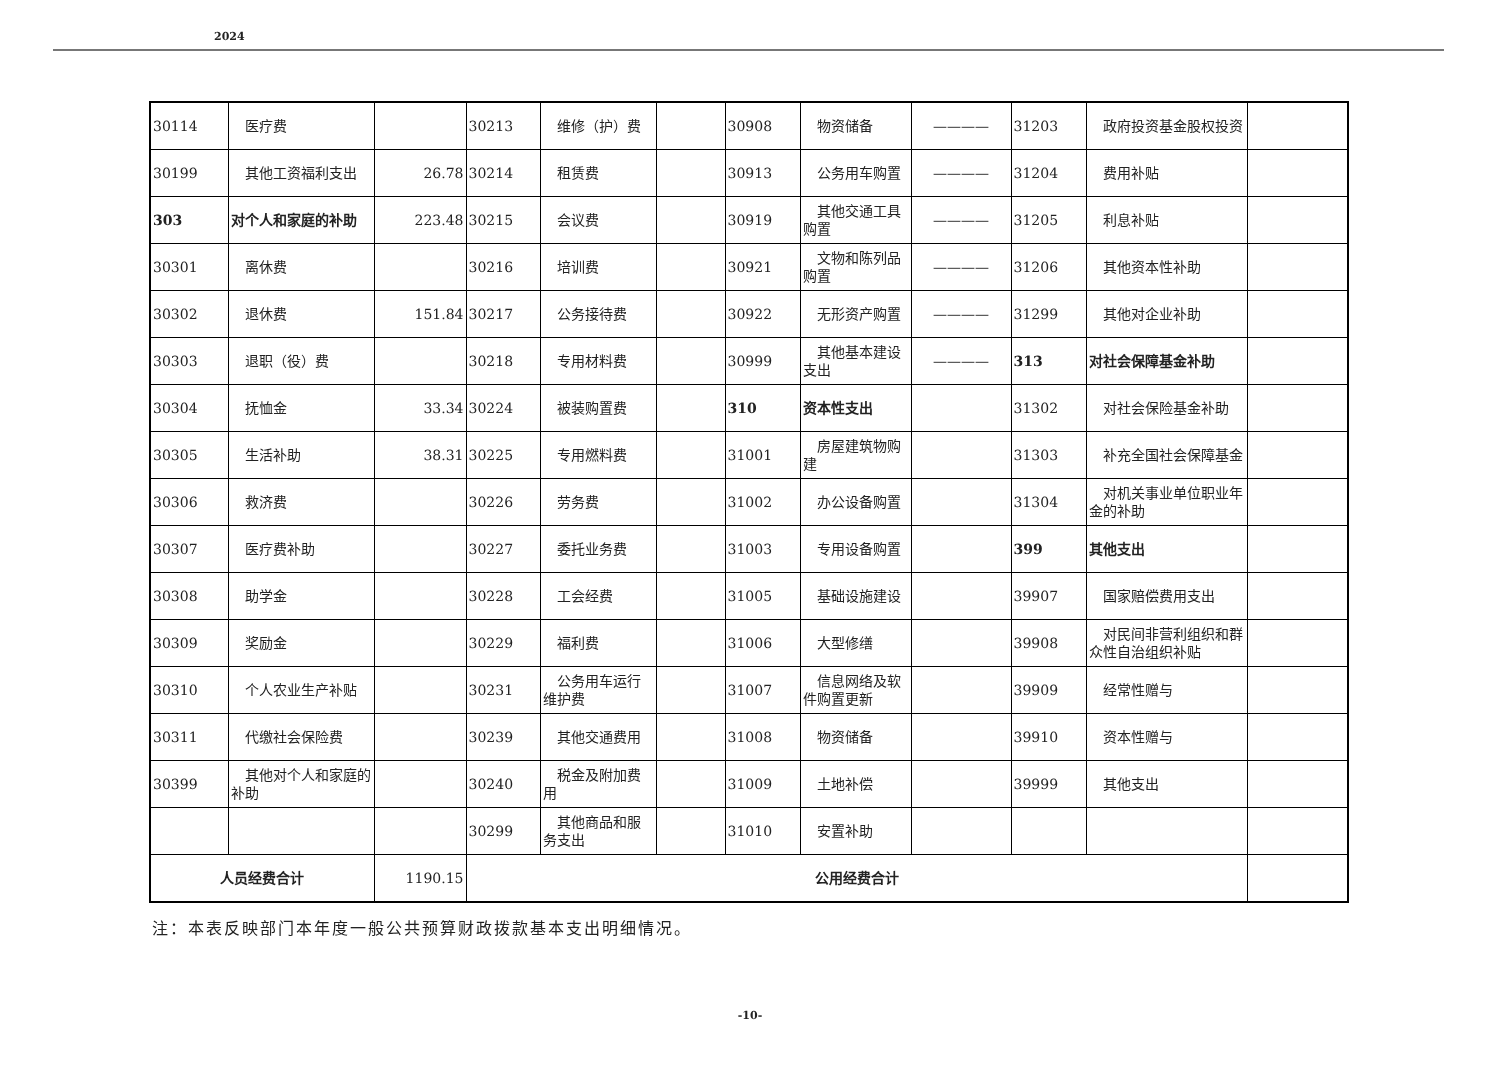2024
| 30114 | 医疗费 | | 30213 | 维修（护）费 | | 30908 | 物资储备 | ———— | 31203 | 政府投资基金股权投资 | |
| 30199 | 其他工资福利支出 | 26.78 | 30214 | 租赁费 | | 30913 | 公务用车购置 | ———— | 31204 | 费用补贴 | |
| 303 | 对个人和家庭的补助 | 223.48 | 30215 | 会议费 | | 30919 | 其他交通工具购置 | ———— | 31205 | 利息补贴 | |
| 30301 | 离休费 | | 30216 | 培训费 | | 30921 | 文物和陈列品购置 | ———— | 31206 | 其他资本性补助 | |
| 30302 | 退休费 | 151.84 | 30217 | 公务接待费 | | 30922 | 无形资产购置 | ———— | 31299 | 其他对企业补助 | |
| 30303 | 退职（役）费 | | 30218 | 专用材料费 | | 30999 | 其他基本建设支出 | ———— | 313 | 对社会保障基金补助 | |
| 30304 | 抚恤金 | 33.34 | 30224 | 被装购置费 | | 310 | 资本性支出 | | 31302 | 对社会保险基金补助 | |
| 30305 | 生活补助 | 38.31 | 30225 | 专用燃料费 | | 31001 | 房屋建筑物购建 | | 31303 | 补充全国社会保障基金 | |
| 30306 | 救济费 | | 30226 | 劳务费 | | 31002 | 办公设备购置 | | 31304 | 对机关事业单位职业年金的补助 | |
| 30307 | 医疗费补助 | | 30227 | 委托业务费 | | 31003 | 专用设备购置 | | 399 | 其他支出 | |
| 30308 | 助学金 | | 30228 | 工会经费 | | 31005 | 基础设施建设 | | 39907 | 国家赔偿费用支出 | |
| 30309 | 奖励金 | | 30229 | 福利费 | | 31006 | 大型修缮 | | 39908 | 对民间非营利组织和群众性自治组织补贴 | |
| 30310 | 个人农业生产补贴 | | 30231 | 公务用车运行维护费 | | 31007 | 信息网络及软件购置更新 | | 39909 | 经常性赠与 | |
| 30311 | 代缴社会保险费 | | 30239 | 其他交通费用 | | 31008 | 物资储备 | | 39910 | 资本性赠与 | |
| 30399 | 其他对个人和家庭的补助 | | 30240 | 税金及附加费用 | | 31009 | 土地补偿 | | 39999 | 其他支出 | |
| | | | 30299 | 其他商品和服务支出 | | 31010 | 安置补助 | | | | |
| 人员经费合计 | | 1190.15 | 公用经费合计 | | | | | | | | |
注：本表反映部门本年度一般公共预算财政拨款基本支出明细情况。
-10-